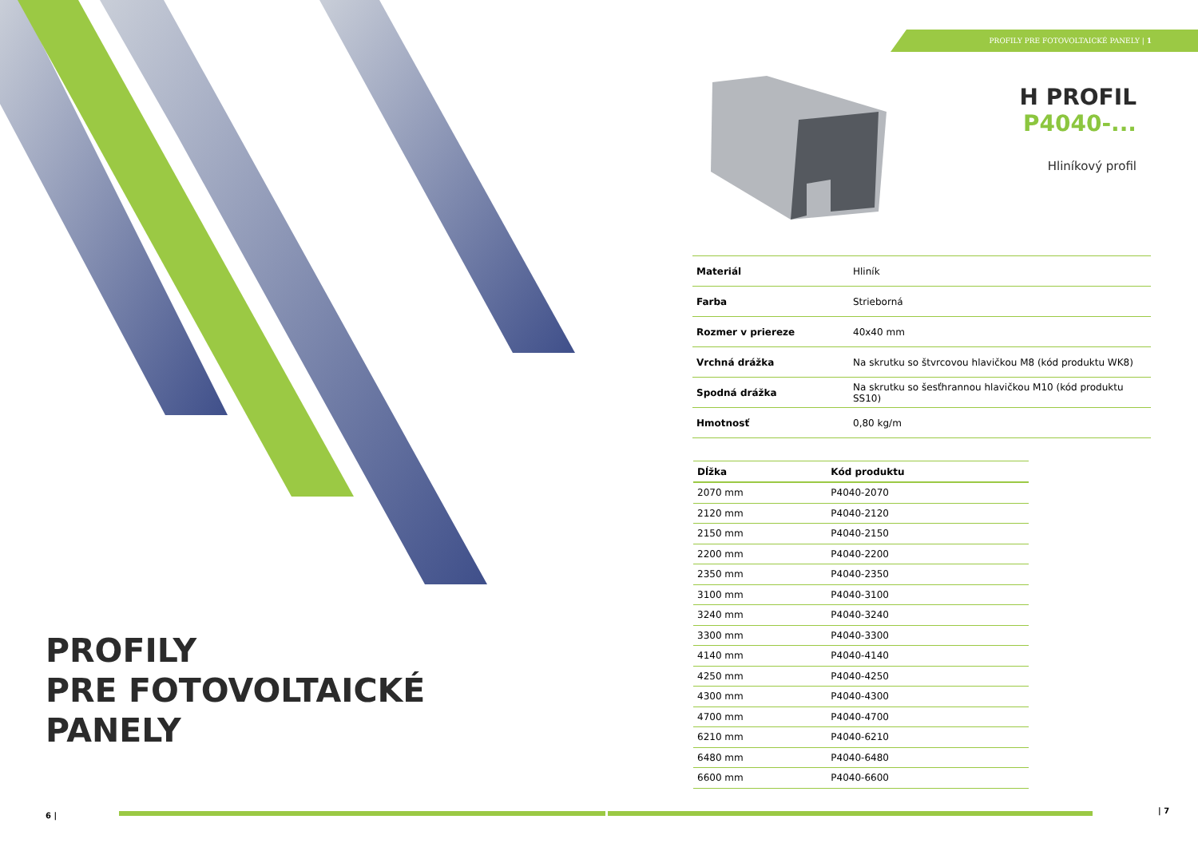PROFILY
PRE FOTOVOLTAICKÉ
PANELY
6 |
| 7
PROFILY PRE FOTOVOLTAICKÉ PANELY | 1
H PROFIL
P4040-...
Hliníkový profil
| Materiál | Hliník |
| Farba | Strieborná |
| Rozmer v priereze | 40x40 mm |
| Vrchná drážka | Na skrutku so štvrcovou hlavičkou M8 (kód produktu WK8) |
| Spodná drážka | Na skrutku so šesťhrannou hlavičkou M10 (kód produktu SS10) |
| Hmotnosť | 0,80 kg/m |
| Dĺžka | Kód produktu |
| --- | --- |
| 2070 mm | P4040-2070 |
| 2120 mm | P4040-2120 |
| 2150 mm | P4040-2150 |
| 2200 mm | P4040-2200 |
| 2350 mm | P4040-2350 |
| 3100 mm | P4040-3100 |
| 3240 mm | P4040-3240 |
| 3300 mm | P4040-3300 |
| 4140 mm | P4040-4140 |
| 4250 mm | P4040-4250 |
| 4300 mm | P4040-4300 |
| 4700 mm | P4040-4700 |
| 6210 mm | P4040-6210 |
| 6480 mm | P4040-6480 |
| 6600 mm | P4040-6600 |